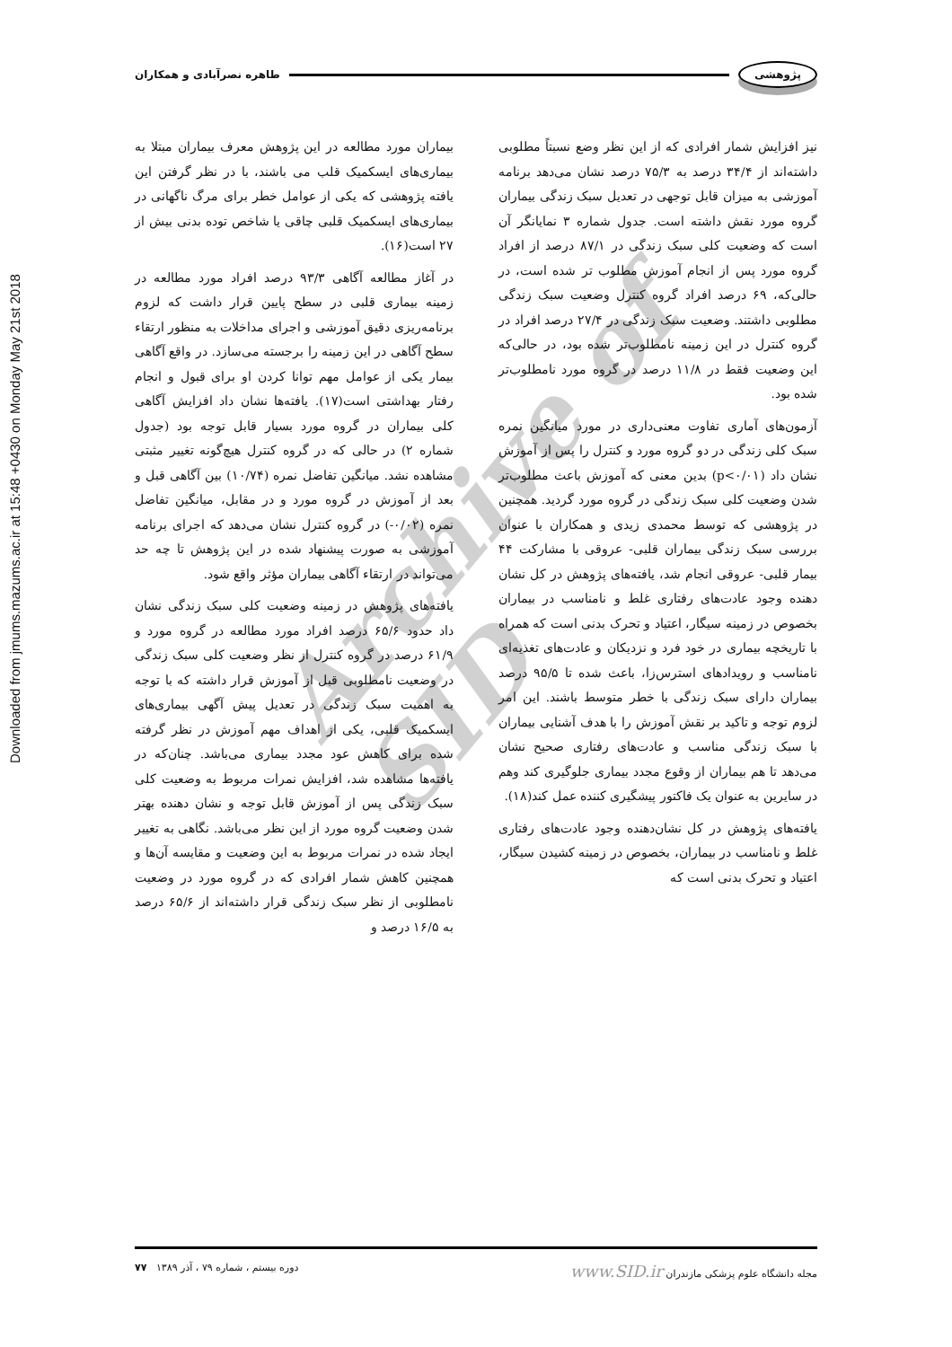Downloaded from jmums.mazums.ac.ir at 15:48 +0430 on Monday May 21st 2018
پژوهشی طاهره نصرآبادی و همکاران
Archive of SID
بیماران مورد مطالعه در این پژوهش معرف بیماران مبتلا به بیماری‌های ایسکمیک قلب می باشند، با در نظر گرفتن این یافته پژوهشی که یکی از عوامل خطر برای مرگ ناگهانی در بیماری‌های ایسکمیک قلبی چاقی یا شاخص توده بدنی بیش از ۲۷ است(۱۶).
در آغاز مطالعه آگاهی ۹۳/۳ درصد افراد مورد مطالعه در زمینه بیماری قلبی در سطح پایین قرار داشت که لزوم برنامه‌ریزی دقیق آموزشی و اجرای مداخلات به منظور ارتقاء سطح آگاهی در این زمینه را برجسته می‌سازد. در واقع آگاهی بیمار یکی از عوامل مهم توانا کردن او برای قبول و انجام رفتار بهداشتی است(۱۷). یافته‌ها نشان داد افزایش آگاهی کلی بیماران در گروه مورد بسیار قابل توجه بود (جدول شماره ۲) در حالی که در گروه کنترل هیچ‌گونه تغییر مثبتی مشاهده نشد. میانگین تفاضل نمره (۱۰/۷۴) بین آگاهی قبل و بعد از آموزش در گروه مورد و در مقابل، میانگین تفاضل نمره (۰/۰۲-) در گروه کنترل نشان می‌دهد که اجرای برنامه آموزشی به صورت پیشنهاد شده در این پژوهش تا چه حد می‌تواند در ارتقاء آگاهی بیماران مؤثر واقع شود.
یافته‌های پژوهش در زمینه وضعیت کلی سبک زندگی نشان داد حدود ۶۵/۶ درصد افراد مورد مطالعه در گروه مورد و ۶۱/۹ درصد در گروه کنترل از نظر وضعیت کلی سبک زندگی در وضعیت نامطلوبی قبل از آموزش قرار داشته که با توجه به اهمیت سبک زندگی در تعدیل پیش آگهی بیماری‌های ایسکمیک قلبی، یکی از اهداف مهم آموزش در نظر گرفته شده برای کاهش عود مجدد بیماری می‌باشد. چنان‌که در یافته‌ها مشاهده شد، افزایش نمرات مربوط به وضعیت کلی سبک زندگی پس از آموزش قابل توجه و نشان دهنده بهتر شدن وضعیت گروه مورد از این نظر می‌باشد. نگاهی به تغییر ایجاد شده در نمرات مربوط به این وضعیت و مقایسه آن‌ها و همچنین کاهش شمار افرادی که در گروه مورد در وضعیت نامطلوبی از نظر سبک زندگی قرار داشته‌اند از ۶۵/۶ درصد به ۱۶/۵ درصد و
نیز افزایش شمار افرادی که از این نظر وضع نسبتاً مطلوبی داشته‌اند از ۳۴/۴ درصد به ۷۵/۳ درصد نشان می‌دهد برنامه آموزشی به میزان قابل توجهی در تعدیل سبک زندگی بیماران گروه مورد نقش داشته است. جدول شماره ۳ نمایانگر آن است که وضعیت کلی سبک زندگی در ۸۷/۱ درصد از افراد گروه مورد پس از انجام آموزش مطلوب تر شده است، در حالی‌که، ۶۹ درصد افراد گروه کنترل وضعیت سبک زندگی مطلوبی داشتند. وضعیت سبک زندگی در ۲۷/۴ درصد افراد در گروه کنترل در این زمینه نامطلوب‌تر شده بود، در حالی‌که این وضعیت فقط در ۱۱/۸ درصد در گروه مورد نامطلوب‌تر شده بود.
آزمون‌های آماری تفاوت معنی‌داری در مورد میانگین نمره سبک کلی زندگی در دو گروه مورد و کنترل را پس از آموزش نشان داد (p<۰/۰۱) بدین معنی که آموزش باعث مطلوب‌تر شدن وضعیت کلی سبک زندگی در گروه مورد گردید. همچنین در پژوهشی که توسط محمدی زیدی و همکاران با عنوان بررسی سبک زندگی بیماران قلبی- عروقی با مشارکت ۴۴ بیمار قلبی- عروقی انجام شد، یافته‌های پژوهش در کل نشان دهنده وجود عادت‌های رفتاری غلط و نامناسب در بیماران بخصوص در زمینه سیگار، اعتیاد و تحرک بدنی است که همراه با تاریخچه بیماری در خود فرد و نزدیکان و عادت‌های تغذیه‌ای نامناسب و رویدادهای استرس‌زا، باعث شده تا ۹۵/۵ درصد بیماران دارای سبک زندگی با خطر متوسط باشند. این امر لزوم توجه و تاکید بر نقش آموزش را با هدف آشنایی بیماران با سبک زندگی مناسب و عادت‌های رفتاری صحیح نشان می‌دهد تا هم بیماران از وقوع مجدد بیماری جلوگیری کند وهم در سایرین به عنوان یک فاکتور پیشگیری کننده عمل کند(۱۸).
یافته‌های پژوهش در کل نشان‌دهنده وجود عادت‌های رفتاری غلط و نامناسب در بیماران، بخصوص در زمینه کشیدن سیگار، اعتیاد و تحرک بدنی است که
مجله دانشگاه علوم پزشکی مازندران www.SID.ir دوره بیستم ، شماره ۷۹ ، آذر ۱۳۸۹ ۷۷